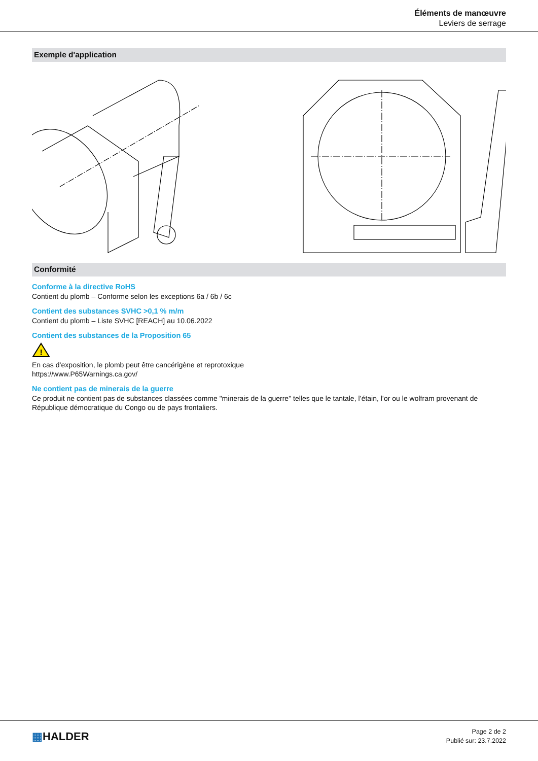Éléments de manœuvre
Leviers de serrage
Exemple d'application
Conformité
Conforme à la directive RoHS
Contient du plomb – Conforme selon les exceptions 6a / 6b / 6c
Contient des substances SVHC >0,1 % m/m
Contient du plomb – Liste SVHC [REACH] au 10.06.2022
Contient des substances de la Proposition 65
!
En cas d’exposition, le plomb peut être cancérigène et reprotoxique
https://www.P65Warnings.ca.gov/
Ne contient pas de minerais de la guerre
Ce produit ne contient pas de substances classées comme "minerais de la guerre" telles que le tantale, l’étain, l’or ou le wolfram provenant de République démocratique du Congo ou de pays frontaliers.
▦HALDER
Page 2 de 2
Publié sur: 23.7.2022